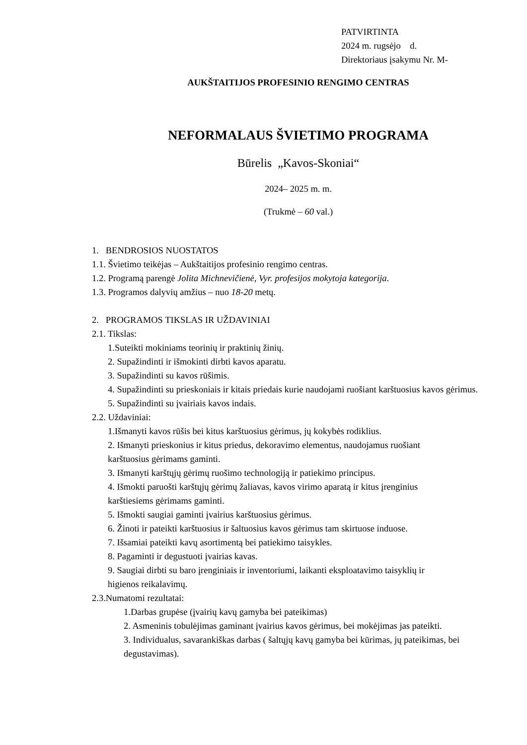PATVIRTINTA
2024 m. rugsėjo d.
Direktoriaus įsakymu Nr. M-
AUKŠTAITIJOS PROFESINIO RENGIMO CENTRAS
NEFORMALAUS ŠVIETIMO PROGRAMA
Būrelis „Kavos-Skoniai“
2024– 2025 m. m.
(Trukmė – 60 val.)
1. BENDROSIOS NUOSTATOS
1.1. Švietimo teikėjas – Aukštaitijos profesinio rengimo centras.
1.2. Programą parengė Jolita Michnevičienė, Vyr. profesijos mokytoja kategorija.
1.3. Programos dalyvių amžius – nuo 18-20 metų.
2. PROGRAMOS TIKSLAS IR UŽDAVINIAI
2.1. Tikslas:
1.Suteikti mokiniams teorinių ir praktinių žinių.
2. Supažindinti ir išmokinti dirbti kavos aparatu.
3. Supažindinti su kavos rūšimis.
4. Supažindinti su prieskoniais ir kitais priedais kurie naudojami ruošiant karštuosius kavos gėrimus.
5. Supažindinti su įvairiais kavos indais.
2.2. Uždaviniai:
1.Išmanyti kavos rūšis bei kitus karštuosius gėrimus, jų kokybės rodiklius.
2. Išmanyti prieskonius ir kitus priedus, dekoravimo elementus, naudojamus ruošiant
karštuosius gėrimams gaminti.
3. Išmanyti karštųjų gėrimų ruošimo technologiją ir patiekimo principus.
4. Išmokti paruošti karštųjų gėrimų žaliavas, kavos virimo aparatą ir kitus įrenginius
karštiesiems gėrimams gaminti.
5. Išmokti saugiai gaminti įvairius karštuosius gėrimus.
6. Žinoti ir pateikti karštuosius ir šaltuosius kavos gėrimus tam skirtuose induose.
7. Išsamiai pateikti kavų asortimentą bei patiekimo taisykles.
8. Pagaminti ir degustuoti įvairias kavas.
9. Saugiai dirbti su baro įrenginiais ir inventoriumi, laikanti eksploatavimo taisyklių ir
higienos reikalavimų.
2.3.Numatomi rezultatai:
1.Darbas grupėse (įvairių kavų gamyba bei pateikimas)
2. Asmeninis tobulėjimas gaminant įvairius kavos gėrimus, bei mokėjimas jas pateikti.
3. Individualus, savarankiškas darbas ( šaltųjų kavų gamyba bei kūrimas, jų pateikimas, bei degustavimas).